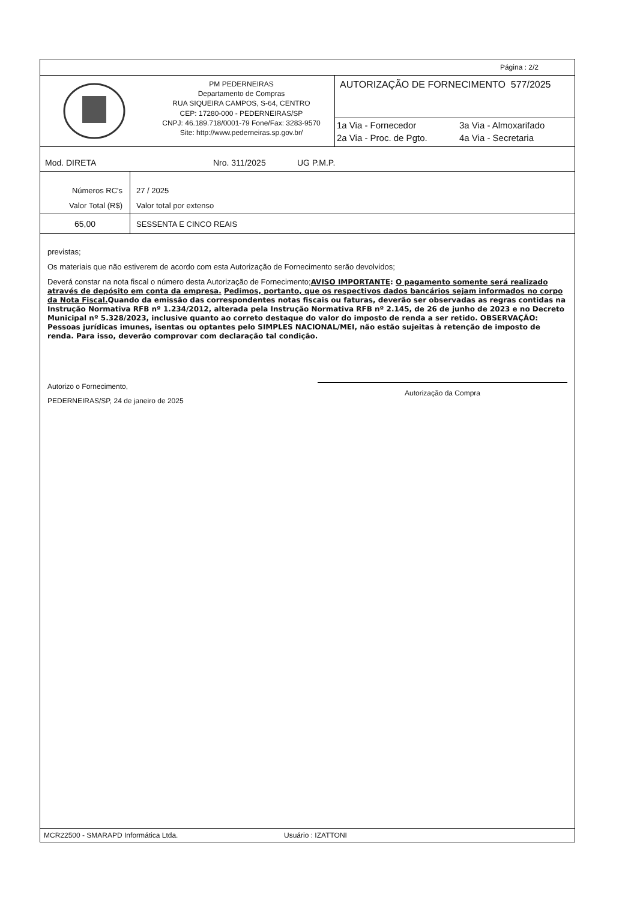Página : 2/2
PM PEDERNEIRAS
Departamento de Compras
RUA SIQUEIRA CAMPOS, S-64, CENTRO
CEP: 17280-000 - PEDERNEIRAS/SP
CNPJ: 46.189.718/0001-79 Fone/Fax: 3283-9570
Site: http://www.pederneiras.sp.gov.br/
AUTORIZAÇÃO DE FORNECIMENTO 577/2025
| 1a Via - Fornecedor | 3a Via - Almoxarifado |
| 2a Via - Proc. de Pgto. | 4a Via - Secretaria |
Mod. DIRETA Nro. 311/2025 UG P.M.P.
| Números RC's | 27 / 2025 |
| Valor Total (R$) | Valor total por extenso |
| 65,00 | SESSENTA E CINCO REAIS |
previstas;
Os materiais que não estiverem de acordo com esta Autorização de Fornecimento serão devolvidos;
Deverá constar na nota fiscal o número desta Autorização de Fornecimento;AVISO IMPORTANTE: O pagamento somente será realizado através de depósito em conta da empresa. Pedimos, portanto, que os respectivos dados bancários sejam informados no corpo da Nota Fiscal. Quando da emissão das correspondentes notas fiscais ou faturas, deverão ser observadas as regras contidas na Instrução Normativa RFB nº 1.234/2012, alterada pela Instrução Normativa RFB nº 2.145, de 26 de junho de 2023 e no Decreto Municipal nº 5.328/2023, inclusive quanto ao correto destaque do valor do imposto de renda a ser retido. OBSERVAÇÃO: Pessoas jurídicas imunes, isentas ou optantes pelo SIMPLES NACIONAL/MEI, não estão sujeitas à retenção de imposto de renda. Para isso, deverão comprovar com declaração tal condição.
Autorizo o Fornecimento,
PEDERNEIRAS/SP, 24 de janeiro de 2025
Autorização da Compra
MCR22500 - SMARAPD Informática Ltda. Usuário : IZATTONI